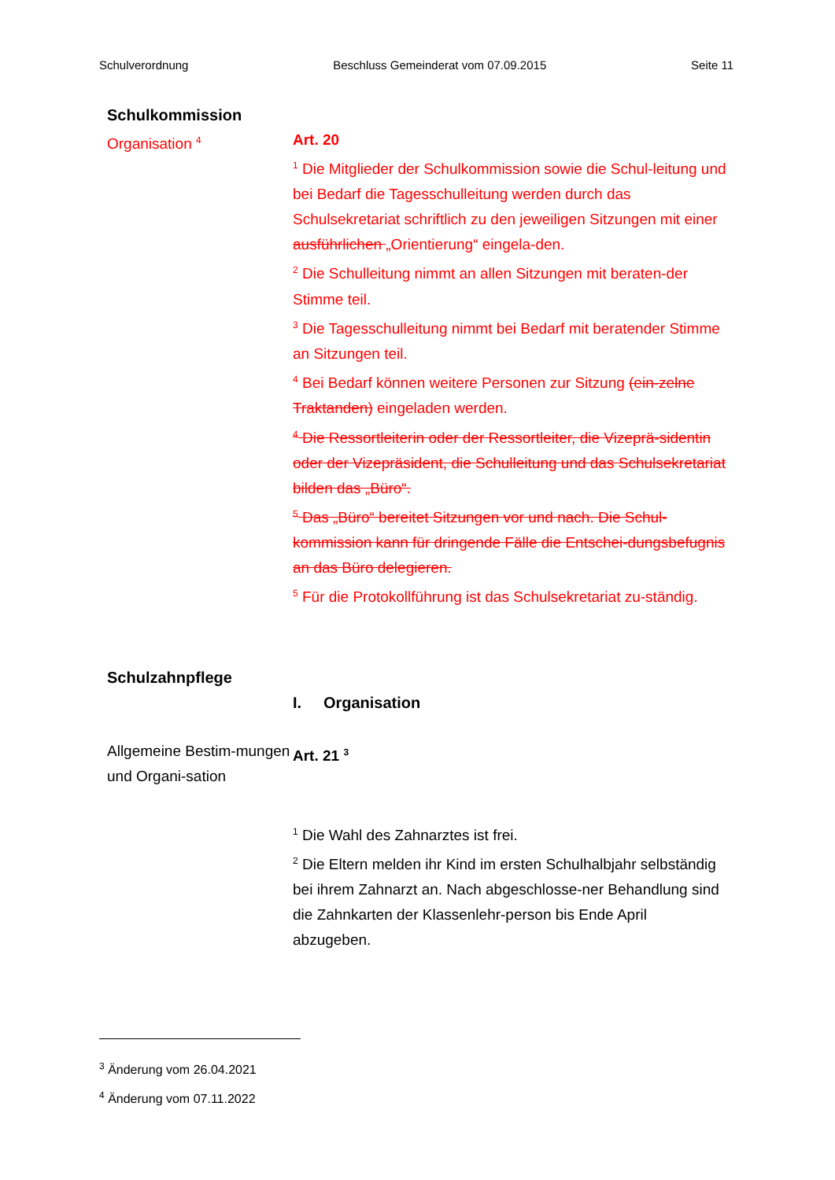Schulverordnung Beschluss Gemeinderat vom 07.09.2015 Seite 11
Schulkommission
Organisation <sup>4</sup>
Art. 20
<sup>1</sup> Die Mitglieder der Schulkommission sowie die Schul-leitung und bei Bedarf die Tagesschulleitung werden durch das Schulsekretariat schriftlich zu den jeweiligen Sitzungen mit einer ausführlichen „Orientierung“ eingela-den.
<sup>2</sup> Die Schulleitung nimmt an allen Sitzungen mit beraten-der Stimme teil.
<sup>3</sup> Die Tagesschulleitung nimmt bei Bedarf mit beratender Stimme an Sitzungen teil.
<sup>4</sup> Bei Bedarf können weitere Personen zur Sitzung (ein-zelne Traktanden) eingeladen werden.
<sup>4</sup> Die Ressortleiterin oder der Ressortleiter, die Vizeprä-sidentin oder der Vizepräsident, die Schulleitung und das Schulsekretariat bilden das „Büro“.
<sup>5</sup> Das „Büro“ bereitet Sitzungen vor und nach. Die Schul-kommission kann für dringende Fälle die Entschei-dungsbefugnis an das Büro delegieren.
<sup>5</sup> Für die Protokollführung ist das Schulsekretariat zu-ständig.
Schulzahnpflege
I. Organisation
Allgemeine Bestim-mungen und Organi-sation
Art. 21 <sup>3</sup>
<sup>1</sup> Die Wahl des Zahnarztes ist frei.
<sup>2</sup> Die Eltern melden ihr Kind im ersten Schulhalbjahr selbständig bei ihrem Zahnarzt an. Nach abgeschlosse-ner Behandlung sind die Zahnkarten der Klassenlehr-person bis Ende April abzugeben.
<sup>3</sup> Änderung vom 26.04.2021
<sup>4</sup> Änderung vom 07.11.2022